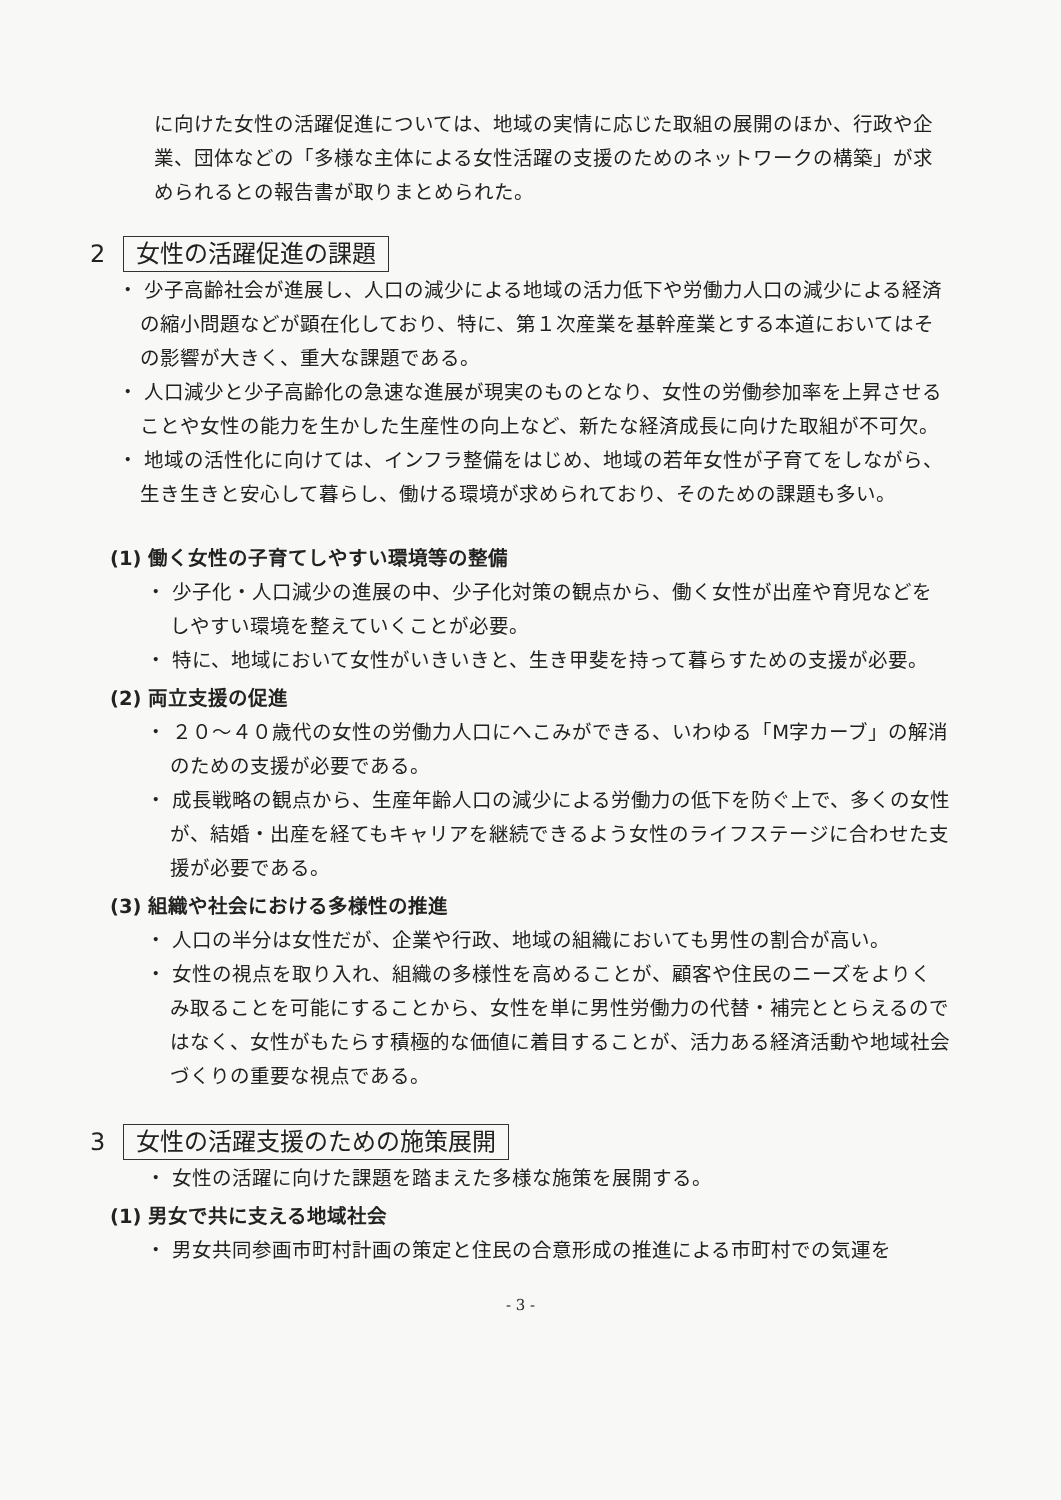に向けた女性の活躍促進については、地域の実情に応じた取組の展開のほか、行政や企業、団体などの「多様な主体による女性活躍の支援のためのネットワークの構築」が求められるとの報告書が取りまとめられた。
2 女性の活躍促進の課題
・ 少子高齢社会が進展し、人口の減少による地域の活力低下や労働力人口の減少による経済の縮小問題などが顕在化しており、特に、第１次産業を基幹産業とする本道においてはその影響が大きく、重大な課題である。
・ 人口減少と少子高齢化の急速な進展が現実のものとなり、女性の労働参加率を上昇させることや女性の能力を生かした生産性の向上など、新たな経済成長に向けた取組が不可欠。
・ 地域の活性化に向けては、インフラ整備をはじめ、地域の若年女性が子育てをしながら、生き生きと安心して暮らし、働ける環境が求められており、そのための課題も多い。
(1) 働く女性の子育てしやすい環境等の整備
・ 少子化・人口減少の進展の中、少子化対策の観点から、働く女性が出産や育児などをしやすい環境を整えていくことが必要。
・ 特に、地域において女性がいきいきと、生き甲斐を持って暮らすための支援が必要。
(2) 両立支援の促進
・ ２０～４０歳代の女性の労働力人口にへこみができる、いわゆる「M字カーブ」の解消のための支援が必要である。
・ 成長戦略の観点から、生産年齢人口の減少による労働力の低下を防ぐ上で、多くの女性が、結婚・出産を経てもキャリアを継続できるよう女性のライフステージに合わせた支援が必要である。
(3) 組織や社会における多様性の推進
・ 人口の半分は女性だが、企業や行政、地域の組織においても男性の割合が高い。
・ 女性の視点を取り入れ、組織の多様性を高めることが、顧客や住民のニーズをよりくみ取ることを可能にすることから、女性を単に男性労働力の代替・補完ととらえるのではなく、女性がもたらす積極的な価値に着目することが、活力ある経済活動や地域社会づくりの重要な視点である。
3 女性の活躍支援のための施策展開
・ 女性の活躍に向けた課題を踏まえた多様な施策を展開する。
(1) 男女で共に支える地域社会
・ 男女共同参画市町村計画の策定と住民の合意形成の推進による市町村での気運を
- 3 -